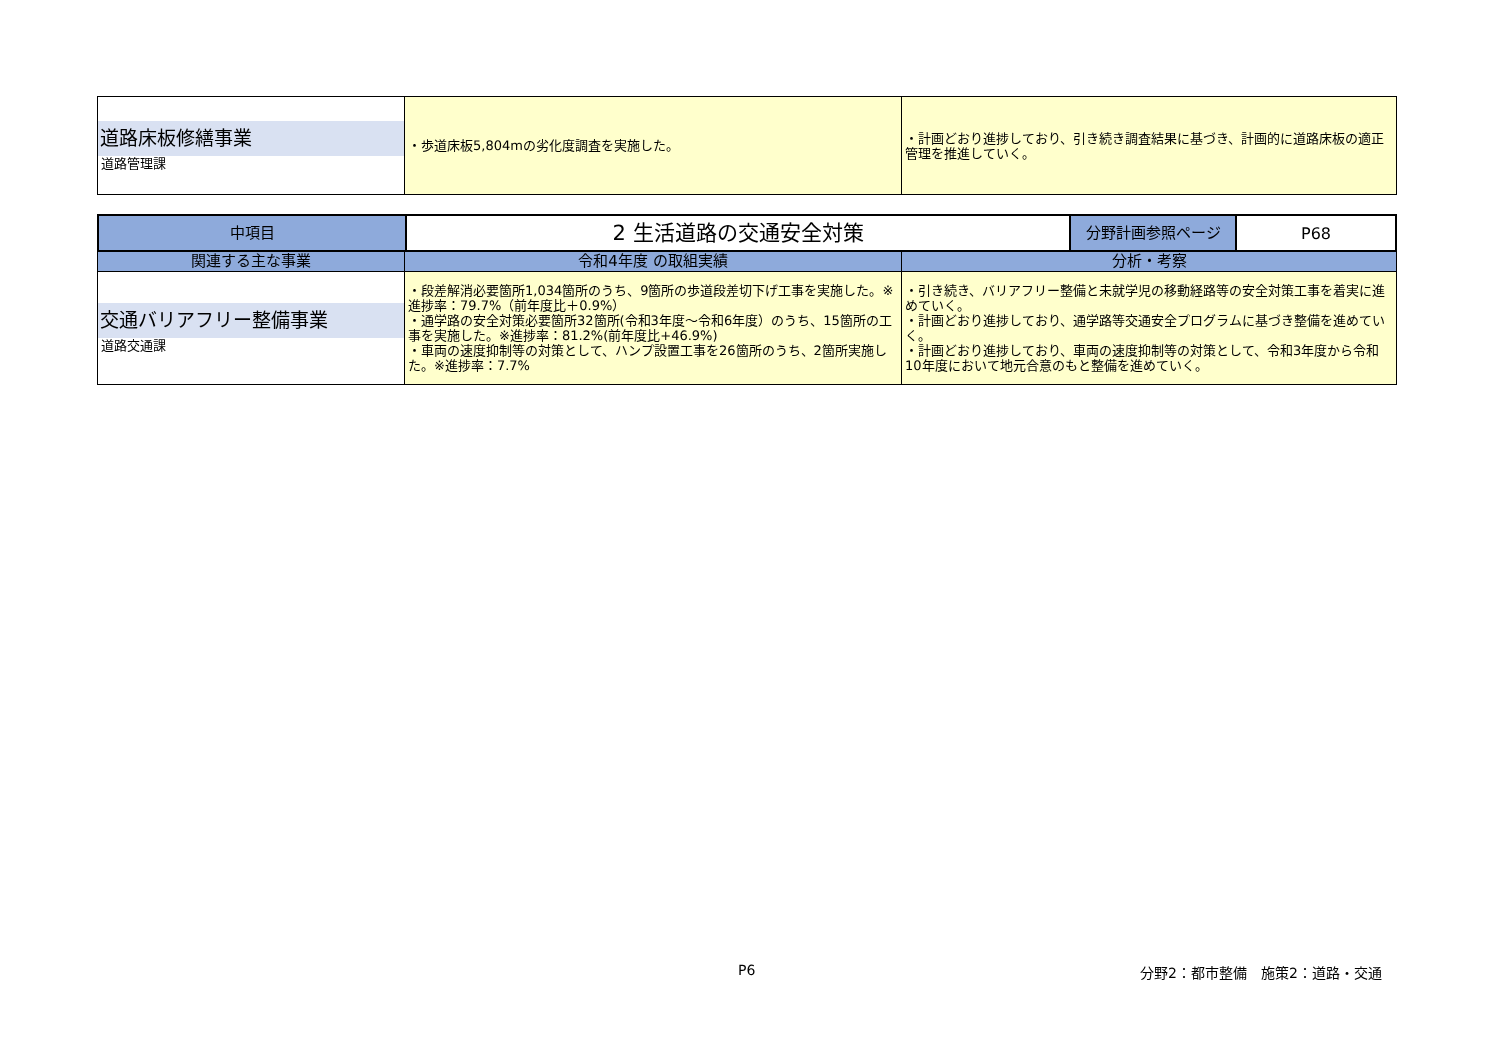| 道路床板修繕事業 道路管理課 | ・歩道床板5,804mの劣化度調査を実施した。 | ・計画どおり進捗しており、引き続き調査結果に基づき、計画的に道路床板の適正管理を推進していく。 |
| 中項目 | 2 生活道路の交通安全対策 | 分野計画参照ページ | P68 |
| --- | --- | --- | --- |
| 関連する主な事業 | 令和4年度 の取組実績 | 分析・考察 |
| --- | --- | --- |
| 交通バリアフリー整備事業 道路交通課 | ・段差解消必要箇所1,034箇所のうち、9箇所の歩道段差切下げ工事を実施した。※進捗率：79.7%（前年度比＋0.9%） ・通学路の安全対策必要箇所32箇所(令和3年度～令和6年度）のうち、15箇所の工事を実施した。※進捗率：81.2%(前年度比+46.9%) ・車両の速度抑制等の対策として、ハンプ設置工事を26箇所のうち、2箇所実施した。※進捗率：7.7% | ・引き続き、バリアフリー整備と未就学児の移動経路等の安全対策工事を着実に進めていく。 ・計画どおり進捗しており、通学路等交通安全プログラムに基づき整備を進めていく。 ・計画どおり進捗しており、車両の速度抑制等の対策として、令和3年度から令和10年度において地元合意のもと整備を進めていく。 |
P6 分野2：都市整備　施策2：道路・交通